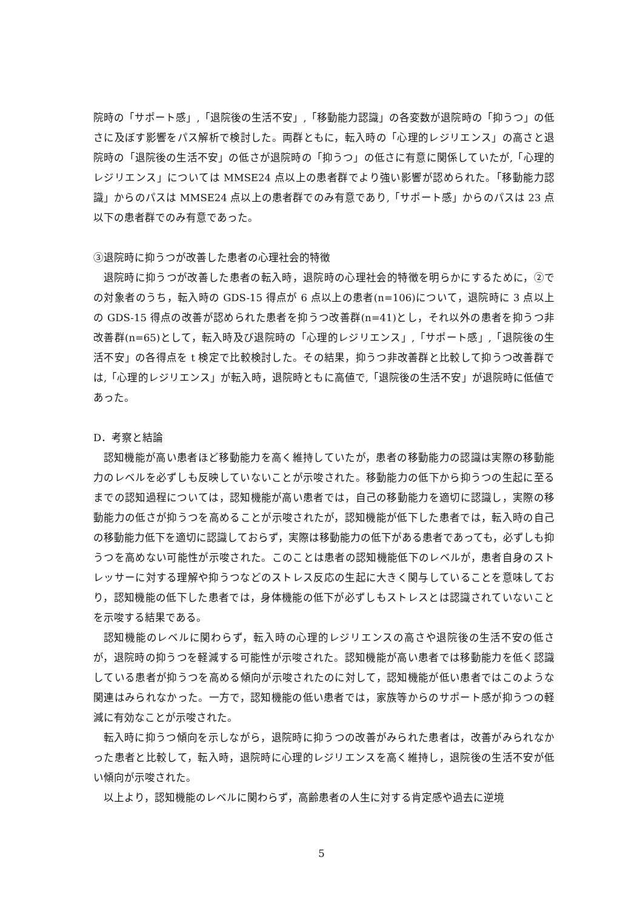院時の「サポート感」,「退院後の生活不安」,「移動能力認識」の各変数が退院時の「抑うつ」の低さに及ぼす影響をパス解析で検討した。両群ともに，転入時の「心理的レジリエンス」の高さと退院時の「退院後の生活不安」の低さが退院時の「抑うつ」の低さに有意に関係していたが,「心理的レジリエンス」については MMSE24 点以上の患者群でより強い影響が認められた。「移動能力認識」からのパスは MMSE24 点以上の患者群でのみ有意であり,「サポート感」からのパスは 23 点以下の患者群でのみ有意であった。
③退院時に抑うつが改善した患者の心理社会的特徴
退院時に抑うつが改善した患者の転入時，退院時の心理社会的特徴を明らかにするために，②での対象者のうち，転入時の GDS-15 得点が 6 点以上の患者(n=106)について，退院時に 3 点以上の GDS-15 得点の改善が認められた患者を抑うつ改善群(n=41)とし，それ以外の患者を抑うつ非改善群(n=65)として，転入時及び退院時の「心理的レジリエンス」,「サポート感」,「退院後の生活不安」の各得点を t 検定で比較検討した。その結果，抑うつ非改善群と比較して抑うつ改善群では,「心理的レジリエンス」が転入時，退院時ともに高値で,「退院後の生活不安」が退院時に低値であった。
D．考察と結論
認知機能が高い患者ほど移動能力を高く維持していたが，患者の移動能力の認識は実際の移動能力のレベルを必ずしも反映していないことが示唆された。移動能力の低下から抑うつの生起に至るまでの認知過程については，認知機能が高い患者では，自己の移動能力を適切に認識し，実際の移動能力の低さが抑うつを高めることが示唆されたが，認知機能が低下した患者では，転入時の自己の移動能力低下を適切に認識しておらず，実際は移動能力の低下がある患者であっても，必ずしも抑うつを高めない可能性が示唆された。このことは患者の認知機能低下のレベルが，患者自身のストレッサーに対する理解や抑うつなどのストレス反応の生起に大きく関与していることを意味しており，認知機能の低下した患者では，身体機能の低下が必ずしもストレスとは認識されていないことを示唆する結果である。
認知機能のレベルに関わらず，転入時の心理的レジリエンスの高さや退院後の生活不安の低さが，退院時の抑うつを軽減する可能性が示唆された。認知機能が高い患者では移動能力を低く認識している患者が抑うつを高める傾向が示唆されたのに対して，認知機能が低い患者ではこのような関連はみられなかった。一方で，認知機能の低い患者では，家族等からのサポート感が抑うつの軽減に有効なことが示唆された。
転入時に抑うつ傾向を示しながら，退院時に抑うつの改善がみられた患者は，改善がみられなかった患者と比較して，転入時，退院時に心理的レジリエンスを高く維持し，退院後の生活不安が低い傾向が示唆された。
以上より，認知機能のレベルに関わらず，高齢患者の人生に対する肯定感や過去に逆境
5